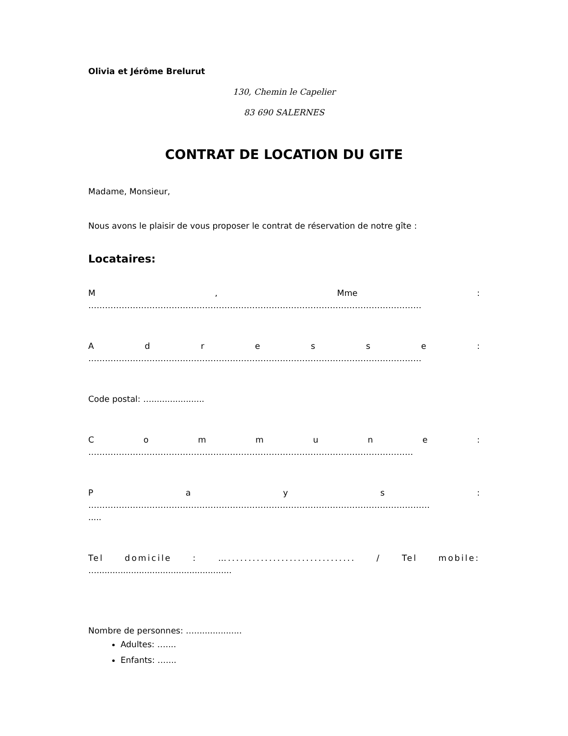Olivia et Jérôme Brelurut
130, Chemin le Capelier
83 690 SALERNES
CONTRAT DE LOCATION DU GITE
Madame, Monsieur,
Nous avons le plaisir de vous proposer le contrat de réservation de notre gîte :
Locataires:
M , Mme :
…………………………………………………………………………………………………………
A d r e s s e :
…………………………………………………………………………………………………………
Code postal: …....................
C o m m u n e :
………………………………………………………………………………………………………
P a y s :
……………………………………………………………………………………………………………
.....
Tel domicile : …............................... / Tel mobile:
…...................................................
Nombre de personnes: …..................
Adultes: …....
Enfants: …....